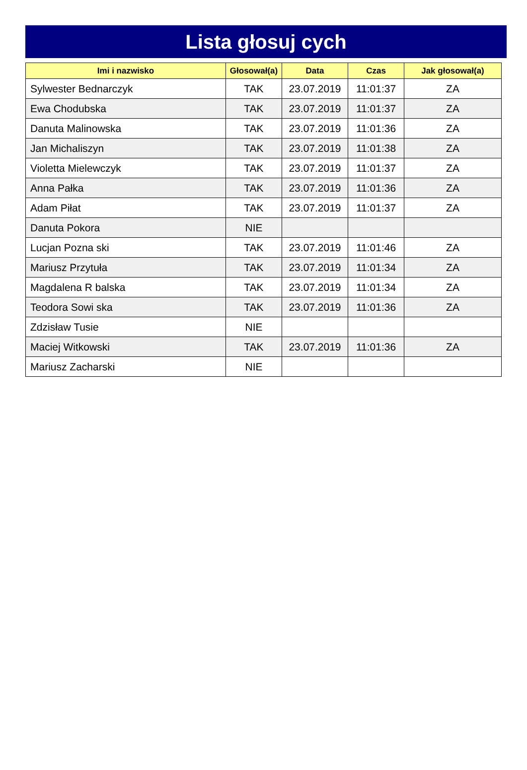Lista głosuj cych
| Imi i nazwisko | Głosował(a) | Data | Czas | Jak głosował(a) |
| --- | --- | --- | --- | --- |
| Sylwester Bednarczyk | TAK | 23.07.2019 | 11:01:37 | ZA |
| Ewa Chodubska | TAK | 23.07.2019 | 11:01:37 | ZA |
| Danuta Malinowska | TAK | 23.07.2019 | 11:01:36 | ZA |
| Jan Michaliszyn | TAK | 23.07.2019 | 11:01:38 | ZA |
| Violetta Mielewczyk | TAK | 23.07.2019 | 11:01:37 | ZA |
| Anna Pałka | TAK | 23.07.2019 | 11:01:36 | ZA |
| Adam Piłat | TAK | 23.07.2019 | 11:01:37 | ZA |
| Danuta Pokora | NIE | | | |
| Lucjan Pozna ski | TAK | 23.07.2019 | 11:01:46 | ZA |
| Mariusz Przytuła | TAK | 23.07.2019 | 11:01:34 | ZA |
| Magdalena R balska | TAK | 23.07.2019 | 11:01:34 | ZA |
| Teodora Sowi ska | TAK | 23.07.2019 | 11:01:36 | ZA |
| Zdzisław Tusie | NIE | | | |
| Maciej Witkowski | TAK | 23.07.2019 | 11:01:36 | ZA |
| Mariusz Zacharski | NIE | | | |